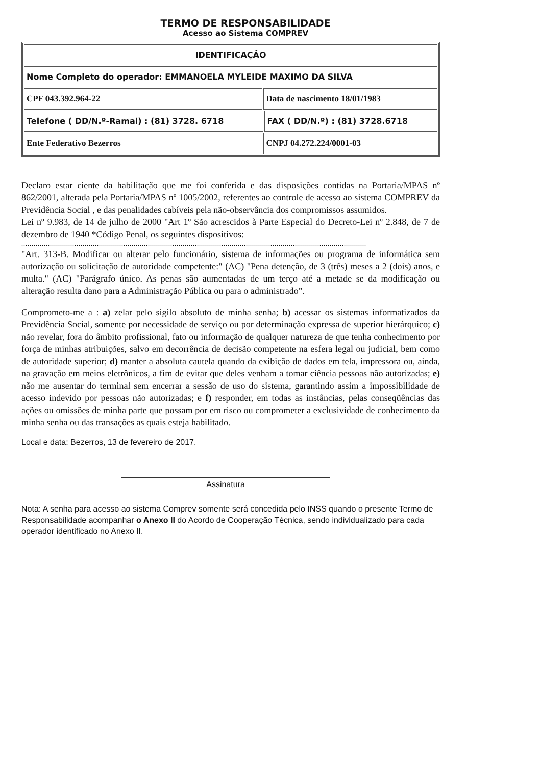TERMO DE RESPONSABILIDADE
Acesso ao Sistema COMPREV
| IDENTIFICAÇÃO | | |
| --- | --- | --- |
| Nome Completo do operador: EMMANOELA MYLEIDE MAXIMO DA SILVA | | |
| CPF 043.392.964-22 | Data de nascimento 18/01/1983 | |
| Telefone ( DD/N.º-Ramal) : (81) 3728. 6718 | | FAX ( DD/N.º) : (81) 3728.6718 |
| Ente Federativo Bezerros | CNPJ 04.272.224/0001-03 | |
Declaro estar ciente da habilitação que me foi conferida e das disposições contidas na Portaria/MPAS nº 862/2001, alterada pela Portaria/MPAS nº 1005/2002, referentes ao controle de acesso ao sistema COMPREV da Previdência Social , e das penalidades cabíveis pela não-observância dos compromissos assumidos.
Lei nº 9.983, de 14 de julho de 2000 "Art 1º São acrescidos à Parte Especial do Decreto-Lei nº 2.848, de 7 de dezembro de 1940 *Código Penal, os seguintes dispositivos:
.........................................................................................................................................................................
"Art. 313-B. Modificar ou alterar pelo funcionário, sistema de informações ou programa de informática sem autorização ou solicitação de autoridade competente:" (AC) "Pena detenção, de 3 (três) meses a 2 (dois) anos, e multa." (AC) "Parágrafo único. As penas são aumentadas de um terço até a metade se da modificação ou alteração resulta dano para a Administração Pública ou para o administrado”.
Comprometo-me a : a) zelar pelo sigilo absoluto de minha senha; b) acessar os sistemas informatizados da Previdência Social, somente por necessidade de serviço ou por determinação expressa de superior hierárquico; c) não revelar, fora do âmbito profissional, fato ou informação de qualquer natureza de que tenha conhecimento por força de minhas atribuições, salvo em decorrência de decisão competente na esfera legal ou judicial, bem como de autoridade superior; d) manter a absoluta cautela quando da exibição de dados em tela, impressora ou, ainda, na gravação em meios eletrônicos, a fim de evitar que deles venham a tomar ciência pessoas não autorizadas; e) não me ausentar do terminal sem encerrar a sessão de uso do sistema, garantindo assim a impossibilidade de acesso indevido por pessoas não autorizadas; e f) responder, em todas as instâncias, pelas conseqüências das ações ou omissões de minha parte que possam por em risco ou comprometer a exclusividade de conhecimento da minha senha ou das transações as quais esteja habilitado.
Local e data: Bezerros, 13 de fevereiro de 2017.
Assinatura
Nota: A senha para acesso ao sistema Comprev somente será concedida pelo INSS quando o presente Termo de Responsabilidade acompanhar o Anexo II do Acordo de Cooperação Técnica, sendo individualizado para cada operador identificado no Anexo II.